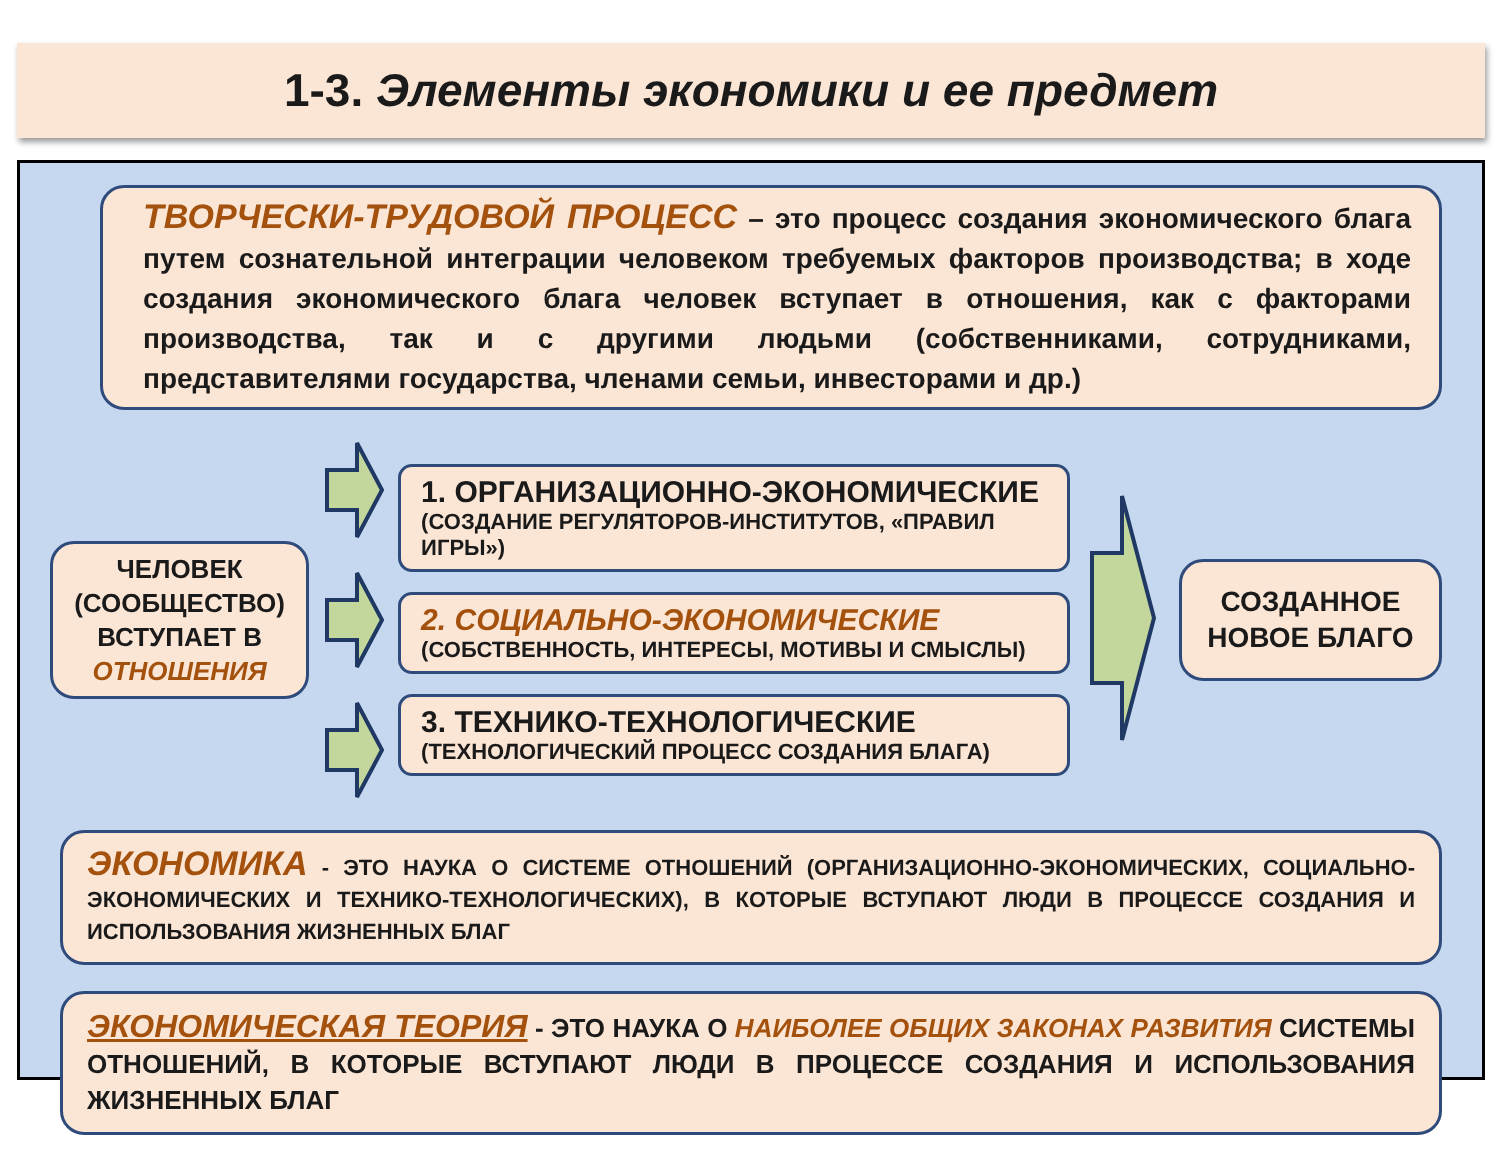1-3. Элементы экономики и ее предмет
ТВОРЧЕСКИ-ТРУДОВОЙ ПРОЦЕСС – это процесс создания экономического блага путем сознательной интеграции человеком требуемых факторов производства; в ходе создания экономического блага человек вступает в отношения, как с факторами производства, так и с другими людьми (собственниками, сотрудниками, представителями государства, членами семьи, инвесторами и др.)
ЧЕЛОВЕК (СООБЩЕСТВО) ВСТУПАЕТ В ОТНОШЕНИЯ
1. ОРГАНИЗАЦИОННО-ЭКОНОМИЧЕСКИЕ
(СОЗДАНИЕ РЕГУЛЯТОРОВ-ИНСТИТУТОВ, «ПРАВИЛ ИГРЫ»)
2. СОЦИАЛЬНО-ЭКОНОМИЧЕСКИЕ
(СОБСТВЕННОСТЬ, ИНТЕРЕСЫ, МОТИВЫ И СМЫСЛЫ)
3. ТЕХНИКО-ТЕХНОЛОГИЧЕСКИЕ
(ТЕХНОЛОГИЧЕСКИЙ ПРОЦЕСС СОЗДАНИЯ БЛАГА)
СОЗДАННОЕ НОВОЕ БЛАГО
ЭКОНОМИКА - ЭТО НАУКА О СИСТЕМЕ ОТНОШЕНИЙ (ОРГАНИЗАЦИОННО-ЭКОНОМИЧЕСКИХ, СОЦИАЛЬНО-ЭКОНОМИЧЕСКИХ И ТЕХНИКО-ТЕХНОЛОГИЧЕСКИХ), В КОТОРЫЕ ВСТУПАЮТ ЛЮДИ В ПРОЦЕССЕ СОЗДАНИЯ И ИСПОЛЬЗОВАНИЯ ЖИЗНЕННЫХ БЛАГ
ЭКОНОМИЧЕСКАЯ ТЕОРИЯ - ЭТО НАУКА О НАИБОЛЕЕ ОБЩИХ ЗАКОНАХ РАЗВИТИЯ СИСТЕМЫ ОТНОШЕНИЙ, В КОТОРЫЕ ВСТУПАЮТ ЛЮДИ В ПРОЦЕССЕ СОЗДАНИЯ И ИСПОЛЬЗОВАНИЯ ЖИЗНЕННЫХ БЛАГ